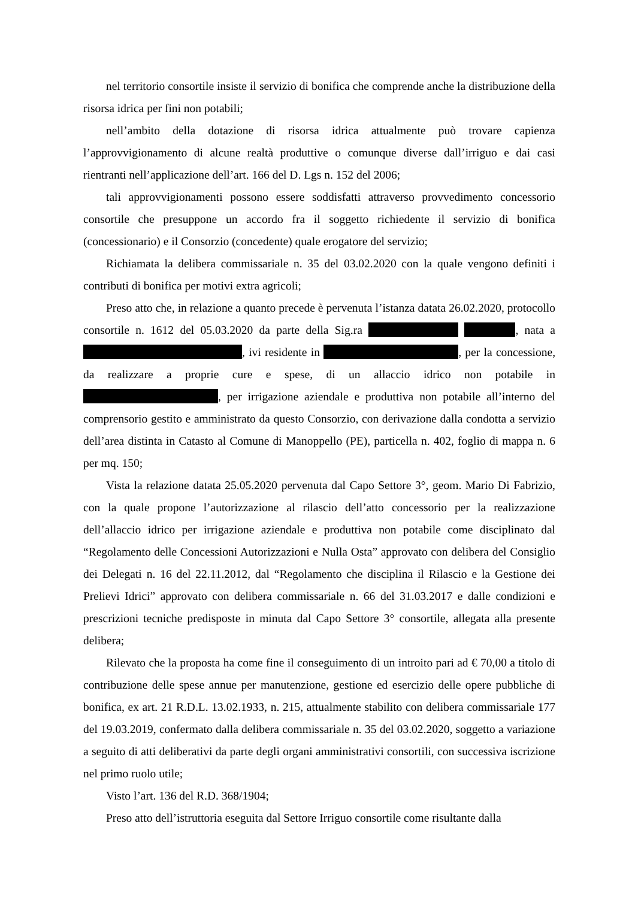nel territorio consortile insiste il servizio di bonifica che comprende anche la distribuzione della risorsa idrica per fini non potabili;
nell’ambito della dotazione di risorsa idrica attualmente può trovare capienza l’approvvigionamento di alcune realtà produttive o comunque diverse dall’irriguo e dai casi rientranti nell’applicazione dell’art. 166 del D. Lgs n. 152 del 2006;
tali approvvigionamenti possono essere soddisfatti attraverso provvedimento concessorio consortile che presuppone un accordo fra il soggetto richiedente il servizio di bonifica (concessionario) e il Consorzio (concedente) quale erogatore del servizio;
Richiamata la delibera commissariale n. 35 del 03.02.2020 con la quale vengono definiti i contributi di bonifica per motivi extra agricoli;
Preso atto che, in relazione a quanto precede è pervenuta l’istanza datata 26.02.2020, protocollo consortile n. 1612 del 05.03.2020 da parte della Sig.ra , nata a , ivi residente in , per la concessione, da realizzare a proprie cure e spese, di un allaccio idrico non potabile in , per irrigazione aziendale e produttiva non potabile all’interno del comprensorio gestito e amministrato da questo Consorzio, con derivazione dalla condotta a servizio dell’area distinta in Catasto al Comune di Manoppello (PE), particella n. 402, foglio di mappa n. 6 per mq. 150;
Vista la relazione datata 25.05.2020 pervenuta dal Capo Settore 3°, geom. Mario Di Fabrizio, con la quale propone l’autorizzazione al rilascio dell’atto concessorio per la realizzazione dell’allaccio idrico per irrigazione aziendale e produttiva non potabile come disciplinato dal “Regolamento delle Concessioni Autorizzazioni e Nulla Osta” approvato con delibera del Consiglio dei Delegati n. 16 del 22.11.2012, dal “Regolamento che disciplina il Rilascio e la Gestione dei Prelievi Idrici” approvato con delibera commissariale n. 66 del 31.03.2017 e dalle condizioni e prescrizioni tecniche predisposte in minuta dal Capo Settore 3° consortile, allegata alla presente delibera;
Rilevato che la proposta ha come fine il conseguimento di un introito pari ad € 70,00 a titolo di contribuzione delle spese annue per manutenzione, gestione ed esercizio delle opere pubbliche di bonifica, ex art. 21 R.D.L. 13.02.1933, n. 215, attualmente stabilito con delibera commissariale 177 del 19.03.2019, confermato dalla delibera commissariale n. 35 del 03.02.2020, soggetto a variazione a seguito di atti deliberativi da parte degli organi amministrativi consortili, con successiva iscrizione nel primo ruolo utile;
Visto l’art. 136 del R.D. 368/1904;
Preso atto dell’istruttoria eseguita dal Settore Irriguo consortile come risultante dalla